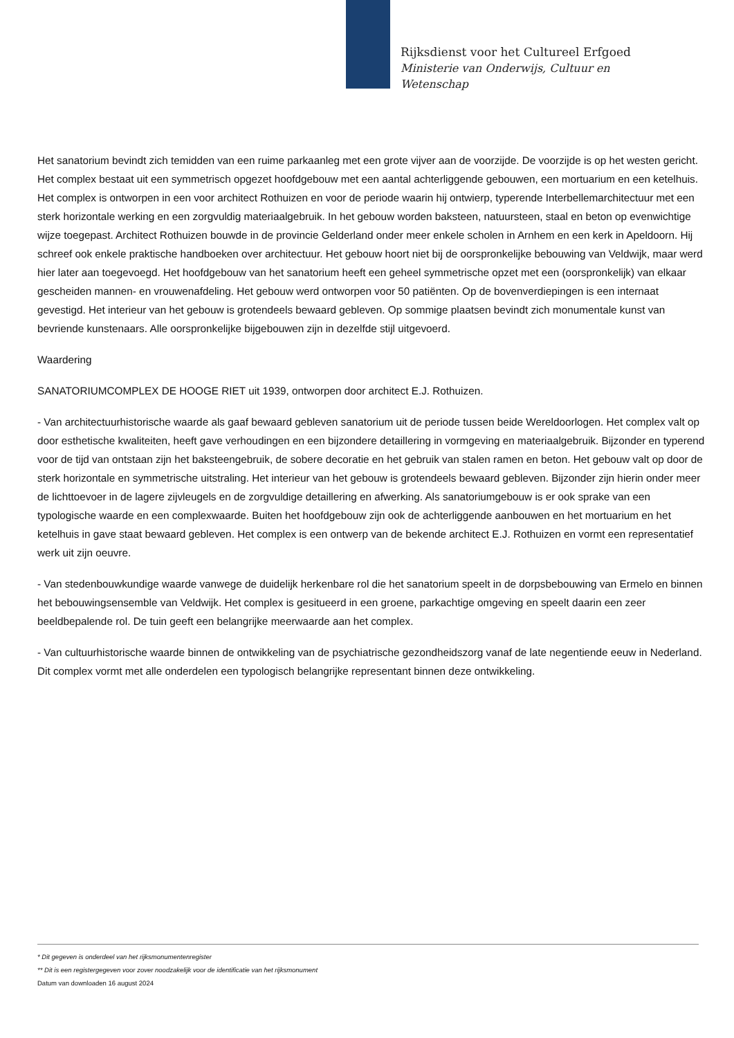Rijksdienst voor het Cultureel Erfgoed
Ministerie van Onderwijs, Cultuur en
Wetenschap
Het sanatorium bevindt zich temidden van een ruime parkaanleg met een grote vijver aan de voorzijde. De voorzijde is op het westen gericht. Het complex bestaat uit een symmetrisch opgezet hoofdgebouw met een aantal achterliggende gebouwen, een mortuarium en een ketelhuis. Het complex is ontworpen in een voor architect Rothuizen en voor de periode waarin hij ontwierp, typerende Interbellemarchitectuur met een sterk horizontale werking en een zorgvuldig materiaalgebruik. In het gebouw worden baksteen, natuursteen, staal en beton op evenwichtige wijze toegepast. Architect Rothuizen bouwde in de provincie Gelderland onder meer enkele scholen in Arnhem en een kerk in Apeldoorn. Hij schreef ook enkele praktische handboeken over architectuur. Het gebouw hoort niet bij de oorspronkelijke bebouwing van Veldwijk, maar werd hier later aan toegevoegd. Het hoofdgebouw van het sanatorium heeft een geheel symmetrische opzet met een (oorspronkelijk) van elkaar gescheiden mannen- en vrouwenafdeling. Het gebouw werd ontworpen voor 50 patiënten. Op de bovenverdiepingen is een internaat gevestigd. Het interieur van het gebouw is grotendeels bewaard gebleven. Op sommige plaatsen bevindt zich monumentale kunst van bevriende kunstenaars. Alle oorspronkelijke bijgebouwen zijn in dezelfde stijl uitgevoerd.
Waardering
SANATORIUMCOMPLEX DE HOOGE RIET uit 1939, ontworpen door architect E.J. Rothuizen.
- Van architectuurhistorische waarde als gaaf bewaard gebleven sanatorium uit de periode tussen beide Wereldoorlogen. Het complex valt op door esthetische kwaliteiten, heeft gave verhoudingen en een bijzondere detaillering in vormgeving en materiaalgebruik. Bijzonder en typerend voor de tijd van ontstaan zijn het baksteengebruik, de sobere decoratie en het gebruik van stalen ramen en beton. Het gebouw valt op door de sterk horizontale en symmetrische uitstraling. Het interieur van het gebouw is grotendeels bewaard gebleven. Bijzonder zijn hierin onder meer de lichttoevoer in de lagere zijvleugels en de zorgvuldige detaillering en afwerking. Als sanatoriumgebouw is er ook sprake van een typologische waarde en een complexwaarde. Buiten het hoofdgebouw zijn ook de achterliggende aanbouwen en het mortuarium en het ketelhuis in gave staat bewaard gebleven. Het complex is een ontwerp van de bekende architect E.J. Rothuizen en vormt een representatief werk uit zijn oeuvre.
- Van stedenbouwkundige waarde vanwege de duidelijk herkenbare rol die het sanatorium speelt in de dorpsbebouwing van Ermelo en binnen het bebouwingsensemble van Veldwijk. Het complex is gesitueerd in een groene, parkachtige omgeving en speelt daarin een zeer beeldbepalende rol. De tuin geeft een belangrijke meerwaarde aan het complex.
- Van cultuurhistorische waarde binnen de ontwikkeling van de psychiatrische gezondheidszorg vanaf de late negentiende eeuw in Nederland. Dit complex vormt met alle onderdelen een typologisch belangrijke representant binnen deze ontwikkeling.
* Dit gegeven is onderdeel van het rijksmonumentenregister
** Dit is een registergegeven voor zover noodzakelijk voor de identificatie van het rijksmonument
Datum van downloaden 16 august 2024